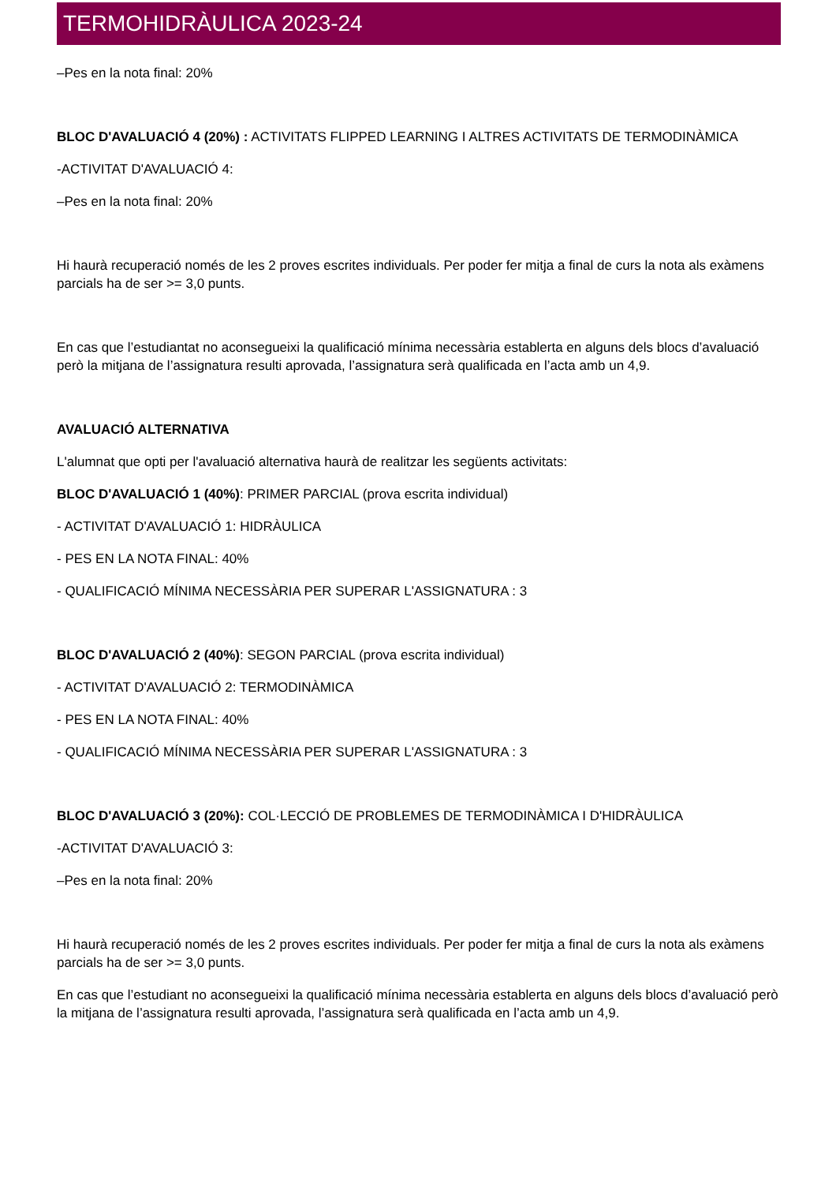TERMOHIDRÀULICA 2023-24
–Pes en la nota final: 20%
BLOC D'AVALUACIÓ 4 (20%) : ACTIVITATS FLIPPED LEARNING I ALTRES ACTIVITATS DE TERMODINÀMICA
-ACTIVITAT D'AVALUACIÓ 4:
–Pes en la nota final: 20%
Hi haurà recuperació només de les 2 proves escrites individuals. Per poder fer mitja a final de curs la nota als exàmens parcials ha de ser >= 3,0 punts.
En cas que l’estudiantat no aconsegueixi la qualificació mínima necessària establerta en alguns dels blocs d’avaluació però la mitjana de l’assignatura resulti aprovada, l’assignatura serà qualificada en l’acta amb un 4,9.
AVALUACIÓ ALTERNATIVA
L'alumnat que opti per l'avaluació alternativa haurà de realitzar les següents activitats:
BLOC D'AVALUACIÓ 1 (40%): PRIMER PARCIAL (prova escrita individual)
- ACTIVITAT D'AVALUACIÓ 1: HIDRÀULICA
- PES EN LA NOTA FINAL: 40%
- QUALIFICACIÓ MÍNIMA NECESSÀRIA PER SUPERAR L'ASSIGNATURA : 3
BLOC D'AVALUACIÓ 2 (40%): SEGON PARCIAL (prova escrita individual)
- ACTIVITAT D'AVALUACIÓ 2: TERMODINÀMICA
- PES EN LA NOTA FINAL: 40%
- QUALIFICACIÓ MÍNIMA NECESSÀRIA PER SUPERAR L'ASSIGNATURA : 3
BLOC D'AVALUACIÓ 3 (20%): COL·LECCIÓ DE PROBLEMES DE TERMODINÀMICA I D'HIDRÀULICA
-ACTIVITAT D'AVALUACIÓ 3:
–Pes en la nota final: 20%
Hi haurà recuperació només de les 2 proves escrites individuals. Per poder fer mitja a final de curs la nota als exàmens parcials ha de ser >= 3,0 punts.
En cas que l’estudiant no aconsegueixi la qualificació mínima necessària establerta en alguns dels blocs d’avaluació però la mitjana de l’assignatura resulti aprovada, l’assignatura serà qualificada en l’acta amb un 4,9.